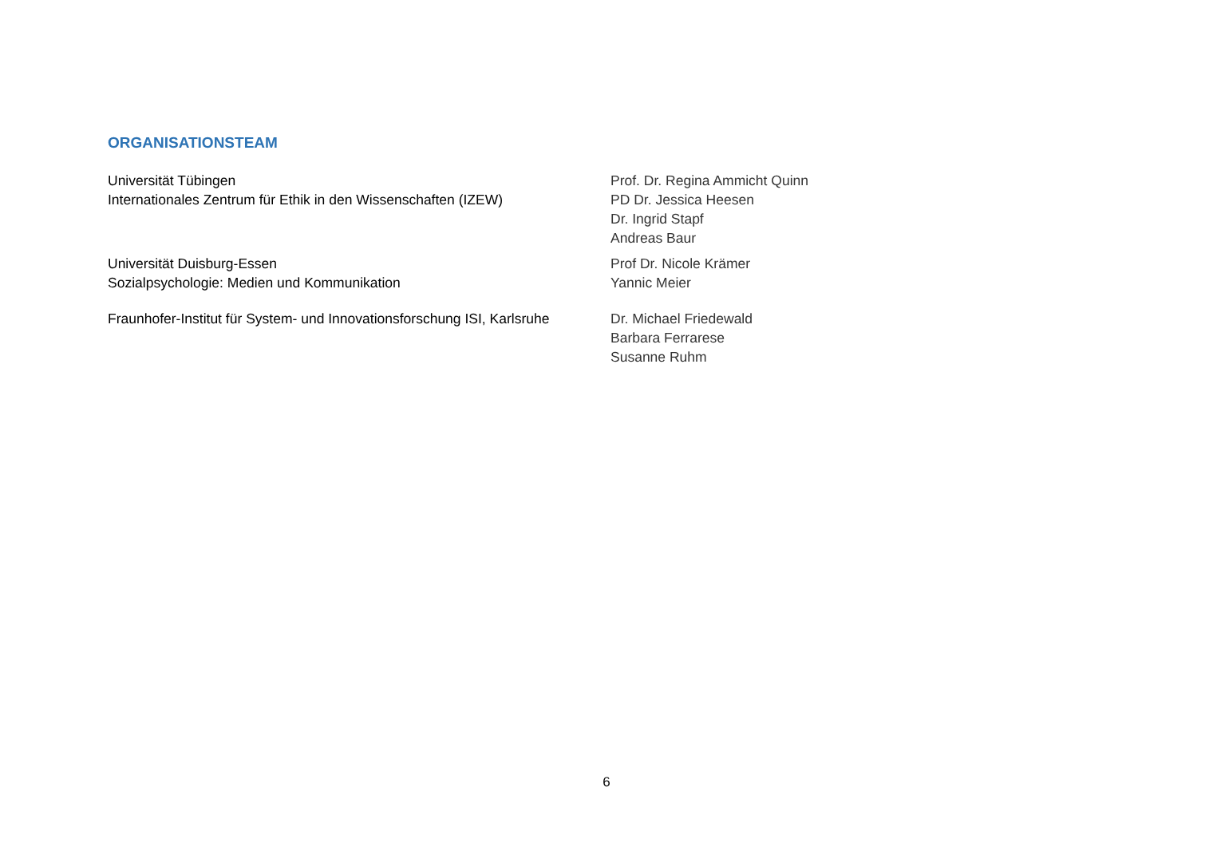ORGANISATIONSTEAM
Universität Tübingen
Internationales Zentrum für Ethik in den Wissenschaften (IZEW)
Prof. Dr. Regina Ammicht Quinn
PD Dr. Jessica Heesen
Dr. Ingrid Stapf
Andreas Baur
Universität Duisburg-Essen
Sozialpsychologie: Medien und Kommunikation
Prof Dr. Nicole Krämer
Yannic Meier
Fraunhofer-Institut für System- und Innovationsforschung ISI, Karlsruhe
Dr. Michael Friedewald
Barbara Ferrarese
Susanne Ruhm
6